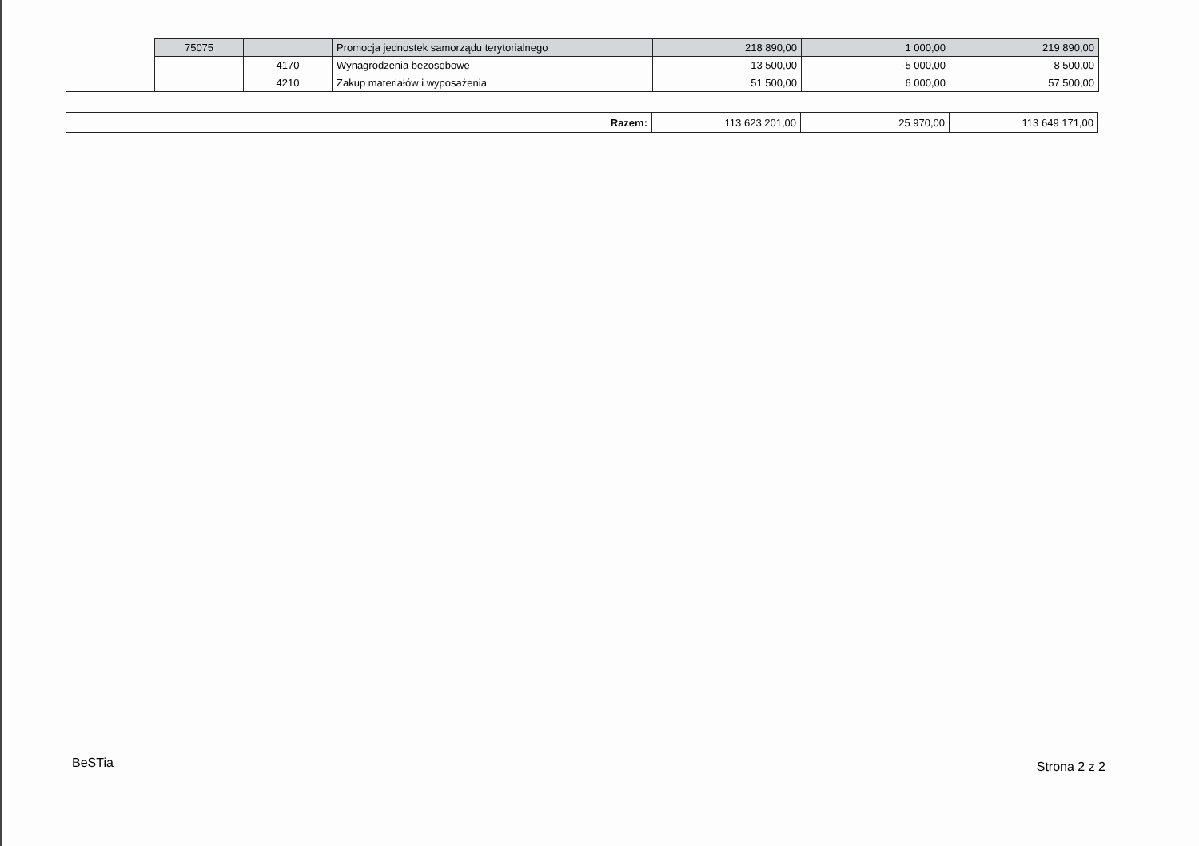| | 75075 | | Promocja jednostek samorządu terytorialnego | 218 890,00 | 1 000,00 | 219 890,00 |
| | | 4170 | Wynagrodzenia bezosobowe | 13 500,00 | -5 000,00 | 8 500,00 |
| | | 4210 | Zakup materiałów i wyposażenia | 51 500,00 | 6 000,00 | 57 500,00 |
| Razem: | 113 623 201,00 | 25 970,00 | 113 649 171,00 |
BeSTia Strona 2 z 2